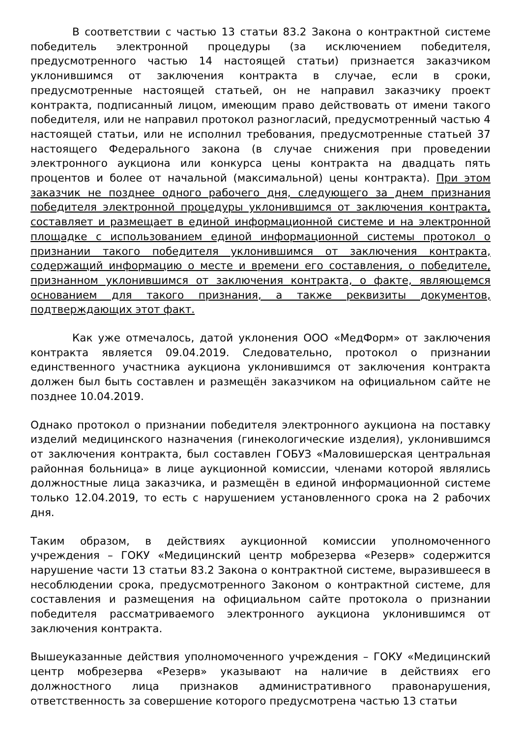В соответствии с частью 13 статьи 83.2 Закона о контрактной системе победитель электронной процедуры (за исключением победителя, предусмотренного частью 14 настоящей статьи) признается заказчиком уклонившимся от заключения контракта в случае, если в сроки, предусмотренные настоящей статьей, он не направил заказчику проект контракта, подписанный лицом, имеющим право действовать от имени такого победителя, или не направил протокол разногласий, предусмотренный частью 4 настоящей статьи, или не исполнил требования, предусмотренные статьей 37 настоящего Федерального закона (в случае снижения при проведении электронного аукциона или конкурса цены контракта на двадцать пять процентов и более от начальной (максимальной) цены контракта). При этом заказчик не позднее одного рабочего дня, следующего за днем признания победителя электронной процедуры уклонившимся от заключения контракта, составляет и размещает в единой информационной системе и на электронной площадке с использованием единой информационной системы протокол о признании такого победителя уклонившимся от заключения контракта, содержащий информацию о месте и времени его составления, о победителе, признанном уклонившимся от заключения контракта, о факте, являющемся основанием для такого признания, а также реквизиты документов, подтверждающих этот факт.
Как уже отмечалось, датой уклонения ООО «МедФорм» от заключения контракта является 09.04.2019. Следовательно, протокол о признании единственного участника аукциона уклонившимся от заключения контракта должен был быть составлен и размещён заказчиком на официальном сайте не позднее 10.04.2019.
Однако протокол о признании победителя электронного аукциона на поставку изделий медицинского назначения (гинекологические изделия), уклонившимся от заключения контракта, был составлен ГОБУЗ «Маловишерская центральная районная больница» в лице аукционной комиссии, членами которой являлись должностные лица заказчика, и размещён в единой информационной системе только 12.04.2019, то есть с нарушением установленного срока на 2 рабочих дня.
Таким образом, в действиях аукционной комиссии уполномоченного учреждения – ГОКУ «Медицинский центр мобрезерва «Резерв» содержится нарушение части 13 статьи 83.2 Закона о контрактной системе, выразившееся в несоблюдении срока, предусмотренного Законом о контрактной системе, для составления и размещения на официальном сайте протокола о признании победителя рассматриваемого электронного аукциона уклонившимся от заключения контракта.
Вышеуказанные действия уполномоченного учреждения – ГОКУ «Медицинский центр мобрезерва «Резерв» указывают на наличие в действиях его должностного лица признаков административного правонарушения, ответственность за совершение которого предусмотрена частью 13 статьи